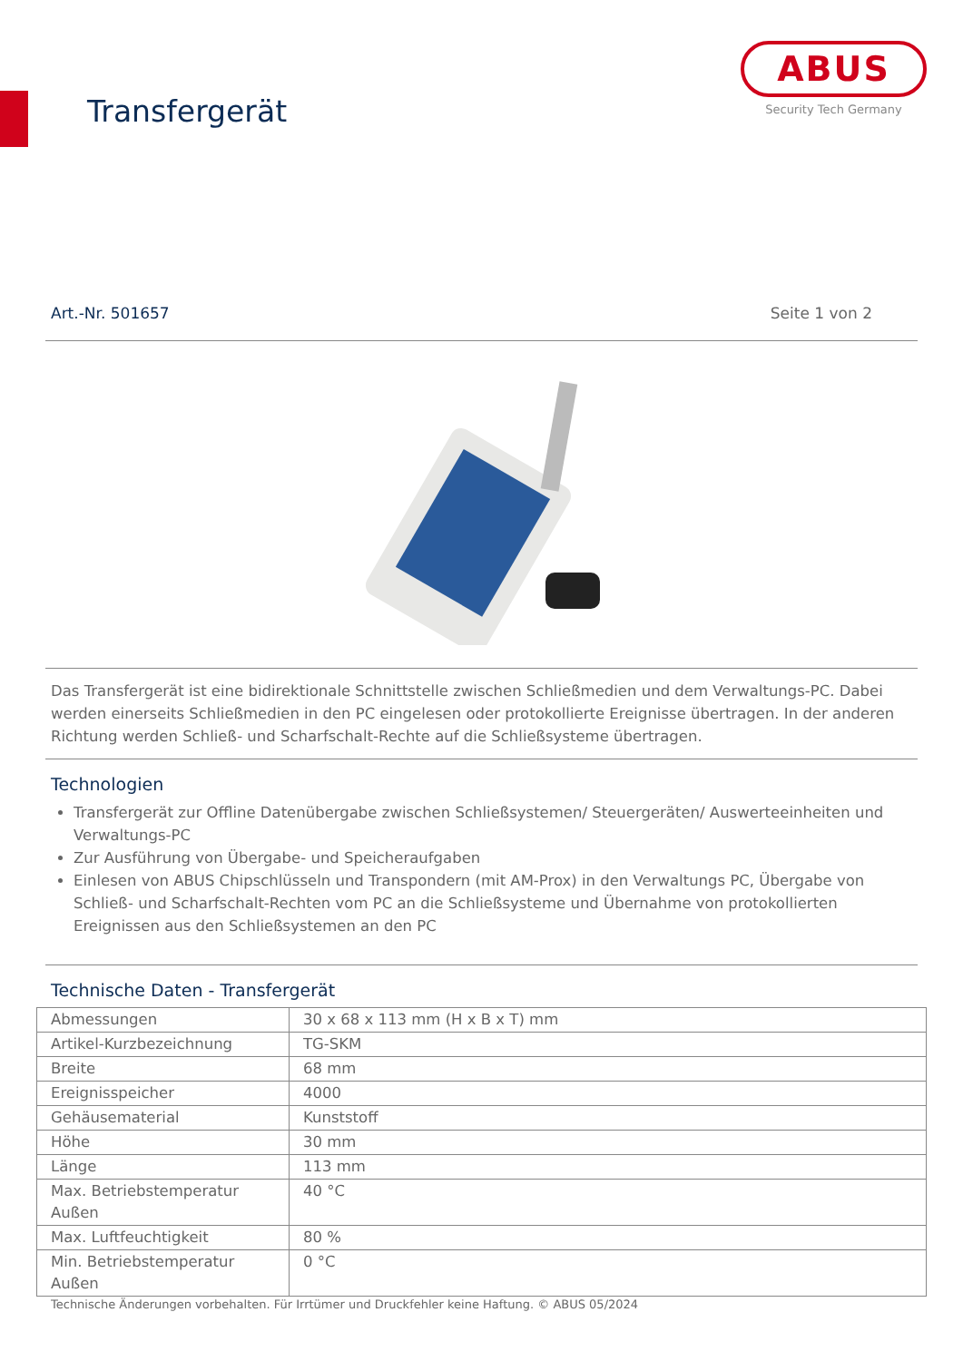Transfergerät
ABUS
Security Tech Germany
Art.-Nr. 501657 Seite 1 von 2
Das Transfergerät ist eine bidirektionale Schnittstelle zwischen Schließmedien und dem Verwaltungs-PC. Dabei werden einerseits Schließmedien in den PC eingelesen oder protokollierte Ereignisse übertragen. In der anderen Richtung werden Schließ- und Scharfschalt-Rechte auf die Schließsysteme übertragen.
Technologien
Transfergerät zur Offline Datenübergabe zwischen Schließsystemen/ Steuergeräten/ Auswerteeinheiten und Verwaltungs-PC
Zur Ausführung von Übergabe- und Speicheraufgaben
Einlesen von ABUS Chipschlüsseln und Transpondern (mit AM-Prox) in den Verwaltungs PC, Übergabe von Schließ- und Scharfschalt-Rechten vom PC an die Schließsysteme und Übernahme von protokollierten Ereignissen aus den Schließsystemen an den PC
Technische Daten - Transfergerät
| Abmessungen | 30 x 68 x 113 mm (H x B x T) mm |
| Artikel-Kurzbezeichnung | TG-SKM |
| Breite | 68 mm |
| Ereignisspeicher | 4000 |
| Gehäusematerial | Kunststoff |
| Höhe | 30 mm |
| Länge | 113 mm |
| Max. Betriebstemperatur Außen | 40 °C |
| Max. Luftfeuchtigkeit | 80 % |
| Min. Betriebstemperatur Außen | 0 °C |
Technische Änderungen vorbehalten. Für Irrtümer und Druckfehler keine Haftung. © ABUS 05/2024